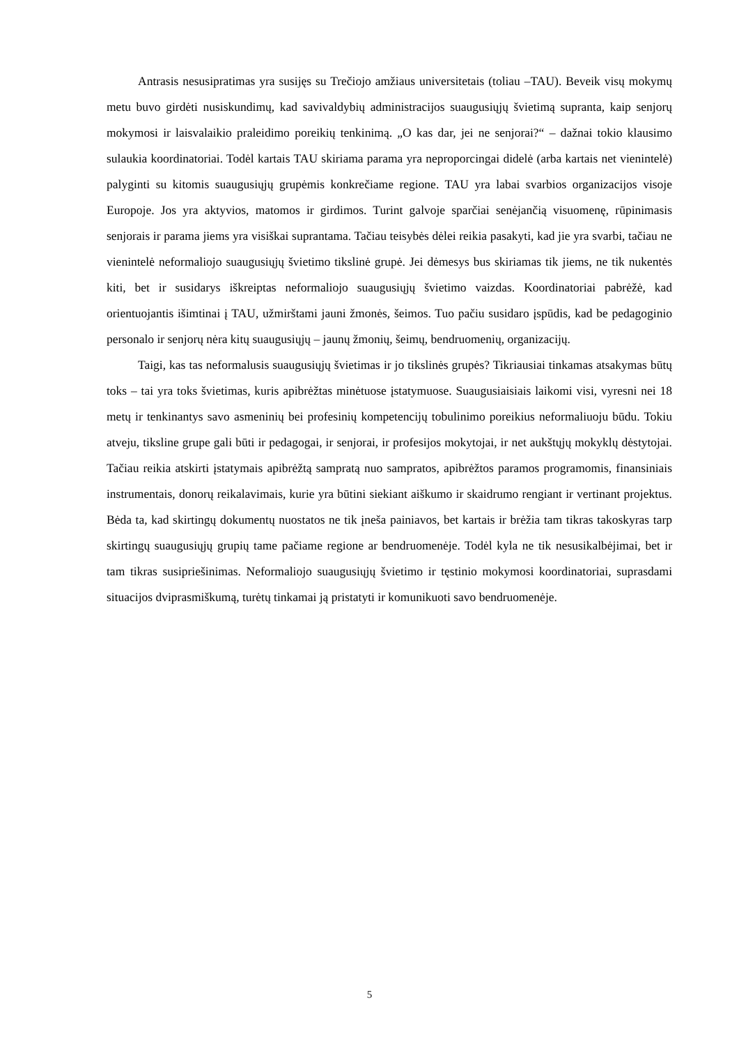Antrasis nesusipratimas yra susijęs su Trečiojo amžiaus universitetais (toliau –TAU). Beveik visų mokymų metu buvo girdėti nusiskundimų, kad savivaldybių administracijos suaugusiųjų švietimą supranta, kaip senjorų mokymosi ir laisvalaikio praleidimo poreikių tenkinimą. „O kas dar, jei ne senjorai?“ – dažnai tokio klausimo sulaukia koordinatoriai. Todėl kartais TAU skiriama parama yra neproporcingai didelė (arba kartais net vienintelė) palyginti su kitomis suaugusiųjų grupėmis konkrečiame regione. TAU yra labai svarbios organizacijos visoje Europoje. Jos yra aktyvios, matomos ir girdimos. Turint galvoje sparčiai senėjančią visuomenę, rūpinimasis senjorais ir parama jiems yra visiškai suprantama. Tačiau teisybės dėlei reikia pasakyti, kad jie yra svarbi, tačiau ne vienintelė neformaliojo suaugusiųjų švietimo tikslinė grupė. Jei dėmesys bus skiriamas tik jiems, ne tik nukentės kiti, bet ir susidarys iškreiptas neformaliojo suaugusiųjų švietimo vaizdas. Koordinatoriai pabrėžė, kad orientuojantis išimtinai į TAU, užmirštami jauni žmonės, šeimos. Tuo pačiu susidaro įspūdis, kad be pedagoginio personalo ir senjorų nėra kitų suaugusiųjų – jaunų žmonių, šeimų, bendruomenių, organizacijų.
Taigi, kas tas neformalusis suaugusiųjų švietimas ir jo tikslinės grupės? Tikriausiai tinkamas atsakymas būtų toks – tai yra toks švietimas, kuris apibrėžtas minėtuose įstatymuose. Suaugusiaisiais laikomi visi, vyresni nei 18 metų ir tenkinantys savo asmeninių bei profesinių kompetencijų tobulinimo poreikius neformaliuoju būdu. Tokiu atveju, tiksline grupe gali būti ir pedagogai, ir senjorai, ir profesijos mokytojai, ir net aukštųjų mokyklų dėstytojai. Tačiau reikia atskirti įstatymais apibrėžtą sampratą nuo sampratos, apibrėžtos paramos programomis, finansiniais instrumentais, donorų reikalavimais, kurie yra būtini siekiant aiškumo ir skaidrumo rengiant ir vertinant projektus. Bėda ta, kad skirtingų dokumentų nuostatos ne tik įneša painiavos, bet kartais ir brėžia tam tikras takoskyras tarp skirtingų suaugusiųjų grupių tame pačiame regione ar bendruomenėje. Todėl kyla ne tik nesusikalbėjimai, bet ir tam tikras susipriešinimas. Neformaliojo suaugusiųjų švietimo ir tęstinio mokymosi koordinatoriai, suprasdami situacijos dviprasmiškumą, turėtų tinkamai ją pristatyti ir komunikuoti savo bendruomenėje.
5